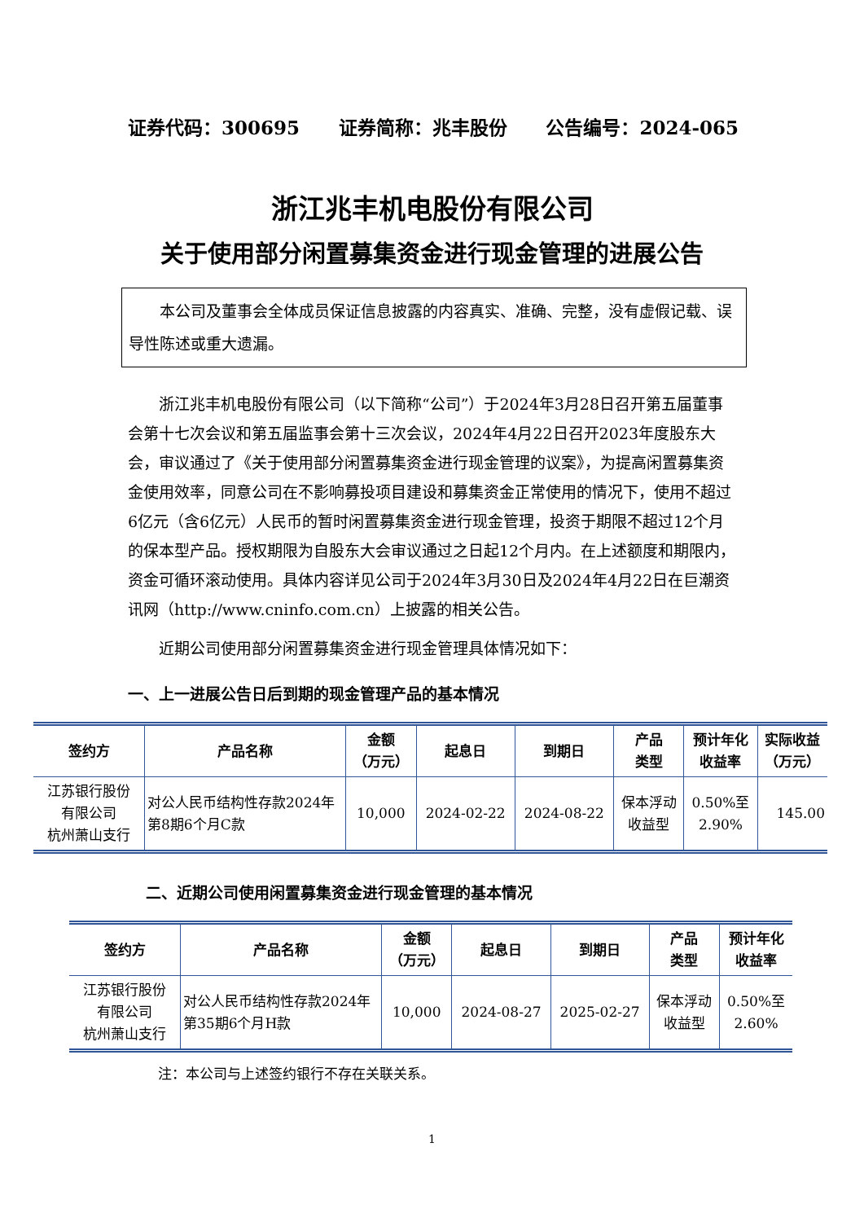证券代码：300695 证券简称：兆丰股份 公告编号：2024-065
浙江兆丰机电股份有限公司
关于使用部分闲置募集资金进行现金管理的进展公告
本公司及董事会全体成员保证信息披露的内容真实、准确、完整，没有虚假记载、误导性陈述或重大遗漏。
浙江兆丰机电股份有限公司（以下简称“公司”）于2024年3月28日召开第五届董事会第十七次会议和第五届监事会第十三次会议，2024年4月22日召开2023年度股东大会，审议通过了《关于使用部分闲置募集资金进行现金管理的议案》，为提高闲置募集资金使用效率，同意公司在不影响募投项目建设和募集资金正常使用的情况下，使用不超过6亿元（含6亿元）人民币的暂时闲置募集资金进行现金管理，投资于期限不超过12个月的保本型产品。授权期限为自股东大会审议通过之日起12个月内。在上述额度和期限内，资金可循环滚动使用。具体内容详见公司于2024年3月30日及2024年4月22日在巨潮资讯网（http://www.cninfo.com.cn）上披露的相关公告。
近期公司使用部分闲置募集资金进行现金管理具体情况如下：
一、上一进展公告日后到期的现金管理产品的基本情况
| 签约方 | 产品名称 | 金额 （万元） | 起息日 | 到期日 | 产品 类型 | 预计年化 收益率 | 实际收益 （万元） |
| --- | --- | --- | --- | --- | --- | --- | --- |
| 江苏银行股份 有限公司 杭州萧山支行 | 对公人民币结构性存款2024年第8期6个月C款 | 10,000 | 2024-02-22 | 2024-08-22 | 保本浮动 收益型 | 0.50%至 2.90% | 145.00 |
二、近期公司使用闲置募集资金进行现金管理的基本情况
| 签约方 | 产品名称 | 金额 （万元） | 起息日 | 到期日 | 产品 类型 | 预计年化 收益率 |
| --- | --- | --- | --- | --- | --- | --- |
| 江苏银行股份 有限公司 杭州萧山支行 | 对公人民币结构性存款2024年第35期6个月H款 | 10,000 | 2024-08-27 | 2025-02-27 | 保本浮动 收益型 | 0.50%至 2.60% |
注：本公司与上述签约银行不存在关联关系。
1